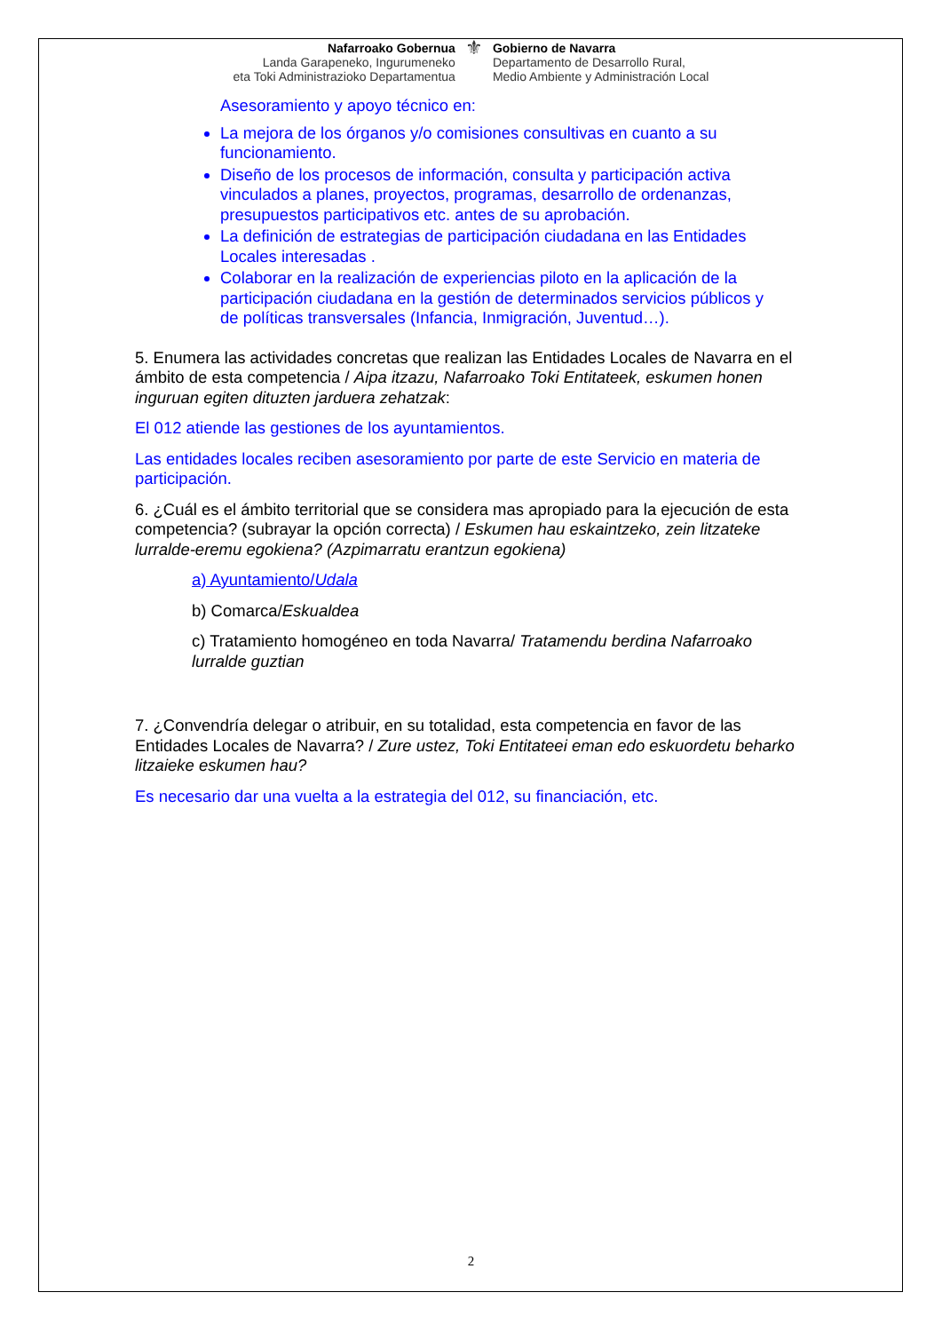Nafarroako Gobernua
Landa Garapeneko, Ingurumeneko
eta Toki Administrazioko Departamentua
⚜
Gobierno de Navarra
Departamento de Desarrollo Rural,
Medio Ambiente y Administración Local
Asesoramiento y apoyo técnico en:
La mejora de los órganos y/o comisiones consultivas en cuanto a su funcionamiento.
Diseño de los procesos de información, consulta y participación activa vinculados a planes, proyectos, programas, desarrollo de ordenanzas, presupuestos participativos etc. antes de su aprobación.
La definición de estrategias de participación ciudadana en las Entidades Locales interesadas .
Colaborar en la realización de experiencias piloto en la aplicación de la participación ciudadana en la gestión de determinados servicios públicos y de políticas transversales (Infancia, Inmigración, Juventud…).
5. Enumera las actividades concretas que realizan las Entidades Locales de Navarra en el ámbito de esta competencia / Aipa itzazu, Nafarroako Toki Entitateek, eskumen honen inguruan egiten dituzten jarduera zehatzak:
El 012 atiende las gestiones de los ayuntamientos.
Las entidades locales reciben asesoramiento por parte de este Servicio en materia de participación.
6. ¿Cuál es el ámbito territorial que se considera mas apropiado para la ejecución de esta competencia? (subrayar la opción correcta) / Eskumen hau eskaintzeko, zein litzateke lurralde-eremu egokiena? (Azpimarratu erantzun egokiena)
a) Ayuntamiento/Udala
b) Comarca/Eskualdea
c) Tratamiento homogéneo en toda Navarra/ Tratamendu berdina Nafarroako lurralde guztian
7. ¿Convendría delegar o atribuir, en su totalidad, esta competencia en favor de las Entidades Locales de Navarra? / Zure ustez, Toki Entitateei eman edo eskuordetu beharko litzaieke eskumen hau?
Es necesario dar una vuelta a la estrategia del 012, su financiación, etc.
2